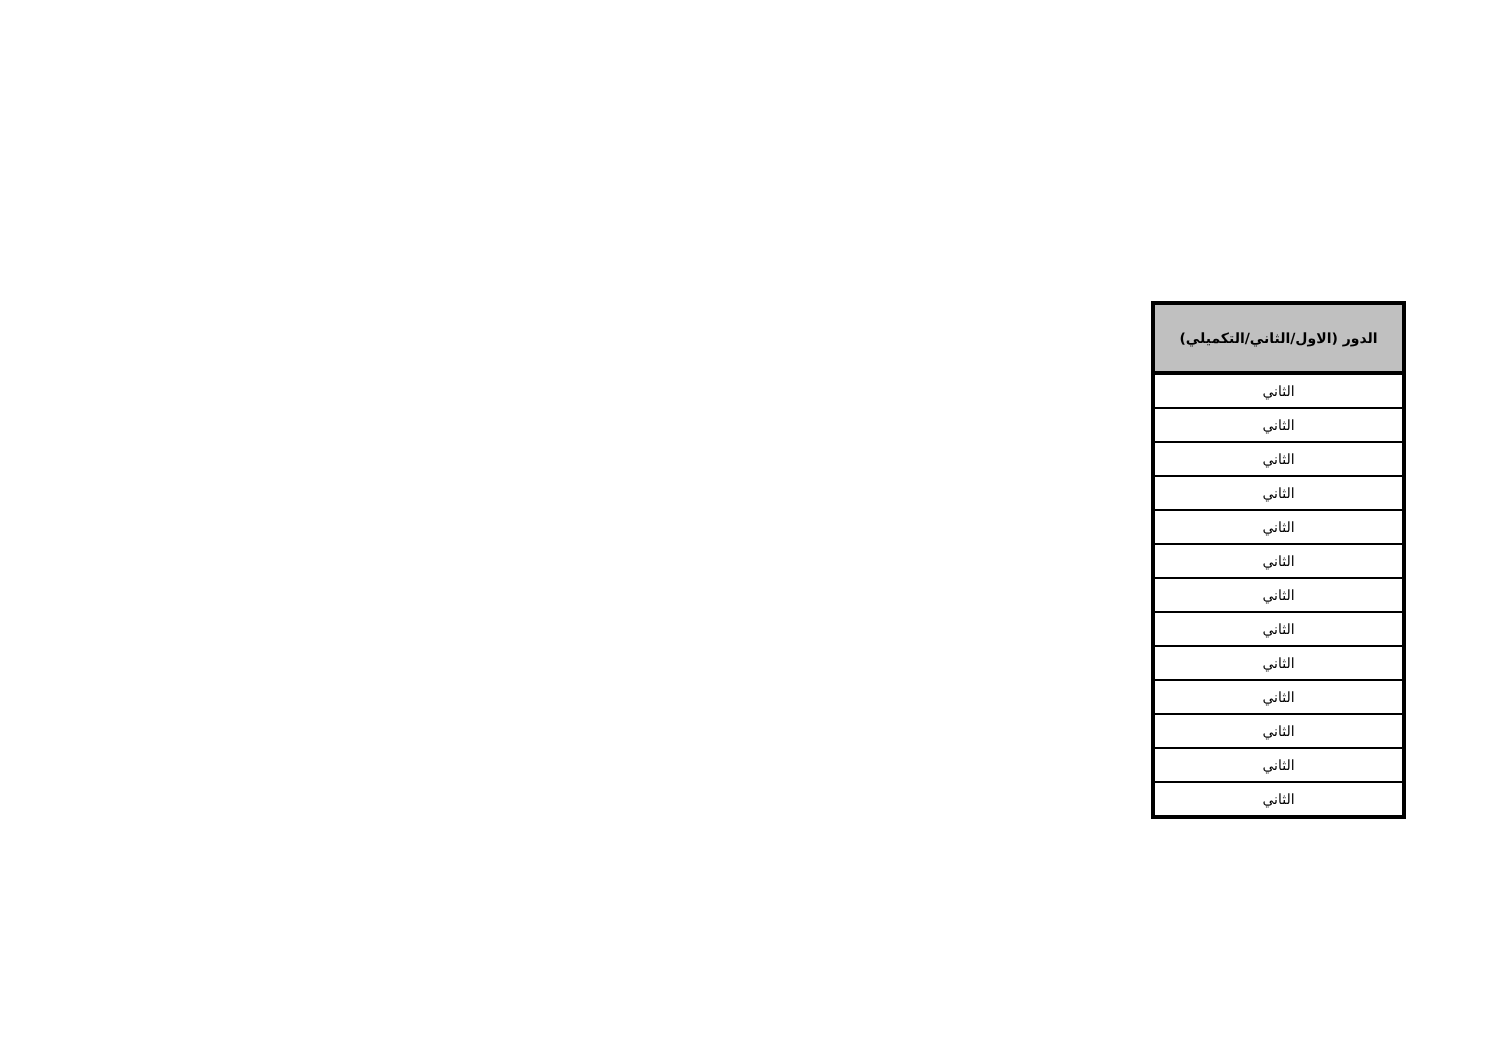| الدور (الاول/الثاني/التكميلي) |
| --- |
| الثاني |
| الثاني |
| الثاني |
| الثاني |
| الثاني |
| الثاني |
| الثاني |
| الثاني |
| الثاني |
| الثاني |
| الثاني |
| الثاني |
| الثاني |